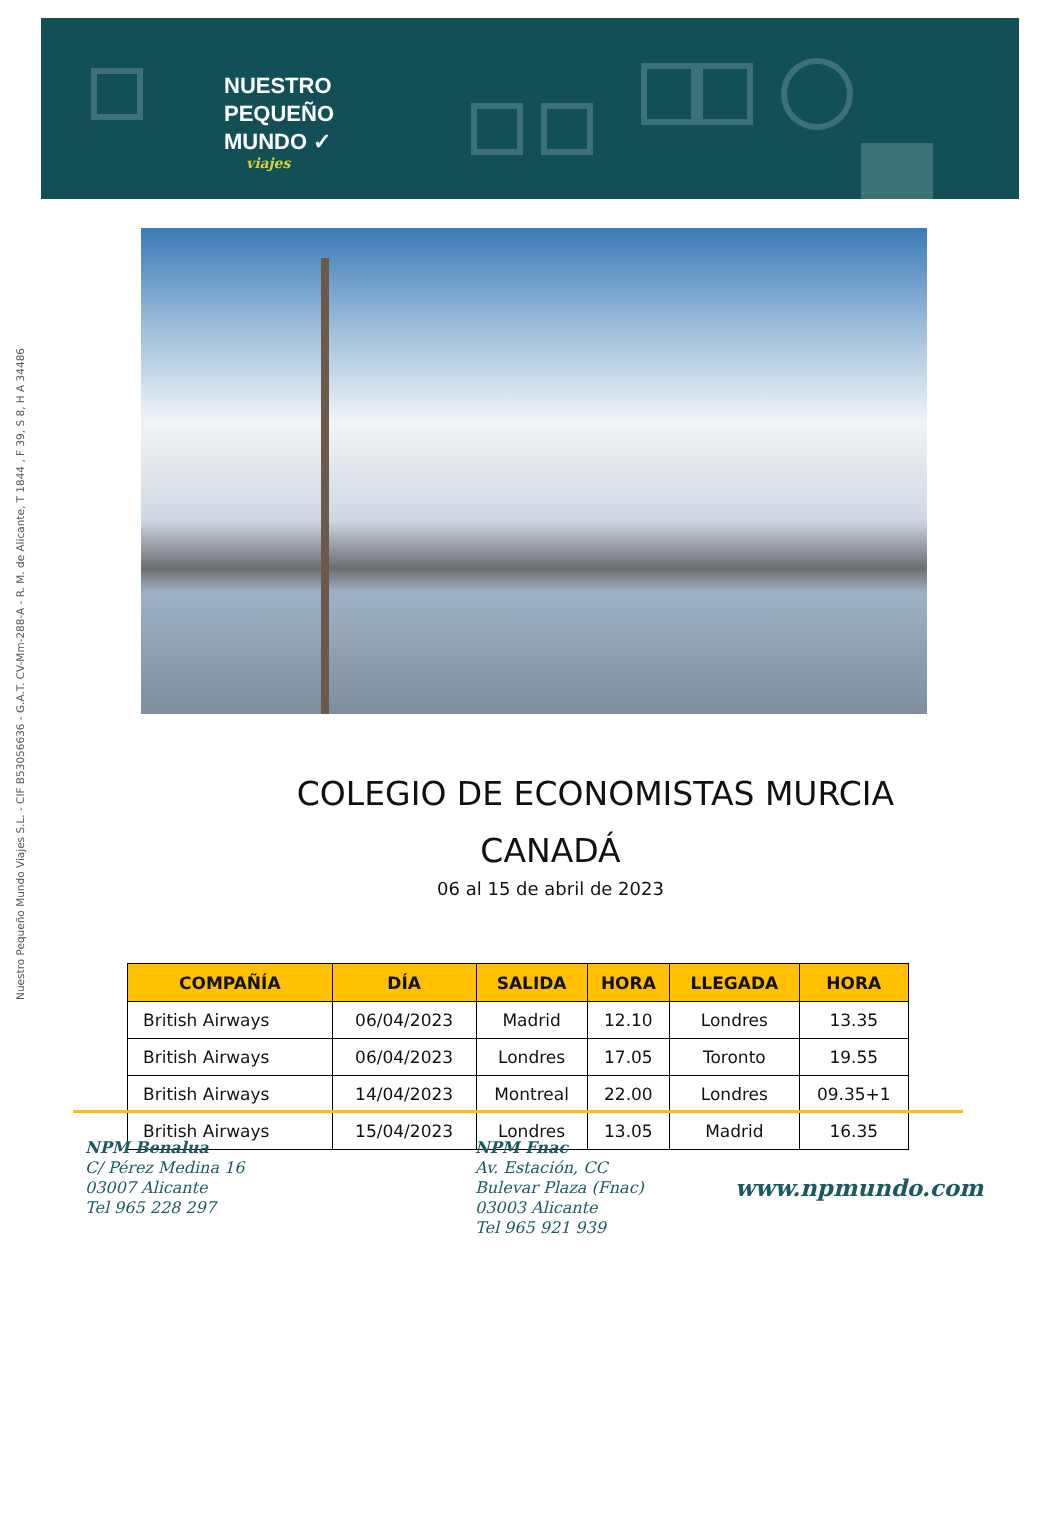NUESTRO
PEQUEÑO
MUNDO ✓
viajes
Nuestro Pequeño Mundo Viajes S.L. - CIF B53056636 - G.A.T. CV-Mm-288-A - R. M. de Alicante, T 1844 , F 39, S 8, H A 34486
COLEGIO DE ECONOMISTAS MURCIA
CANADÁ
06 al 15 de abril de 2023
| COMPAÑÍA | DÍA | SALIDA | HORA | LLEGADA | HORA |
| --- | --- | --- | --- | --- | --- |
| British Airways | 06/04/2023 | Madrid | 12.10 | Londres | 13.35 |
| British Airways | 06/04/2023 | Londres | 17.05 | Toronto | 19.55 |
| British Airways | 14/04/2023 | Montreal | 22.00 | Londres | 09.35+1 |
| British Airways | 15/04/2023 | Londres | 13.05 | Madrid | 16.35 |
NPM Benalua
C/ Pérez Medina 16
03007 Alicante
Tel 965 228 297
NPM Fnac
Av. Estación, CC
Bulevar Plaza (Fnac)
03003 Alicante
Tel 965 921 939
www.npmundo.com